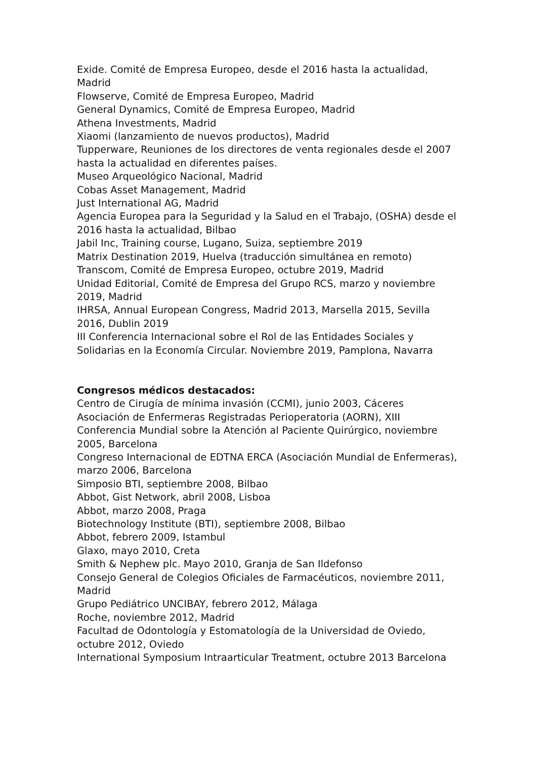Exide. Comité de Empresa Europeo, desde el 2016 hasta la actualidad, Madrid
Flowserve, Comité de Empresa Europeo, Madrid
General Dynamics, Comité de Empresa Europeo, Madrid
Athena Investments, Madrid
Xiaomi (lanzamiento de nuevos productos), Madrid
Tupperware, Reuniones de los directores de venta regionales desde el 2007 hasta la actualidad en diferentes países.
Museo Arqueológico Nacional, Madrid
Cobas Asset Management, Madrid
Just International AG, Madrid
Agencia Europea para la Seguridad y la Salud en el Trabajo, (OSHA) desde el 2016 hasta la actualidad, Bilbao
Jabil Inc, Training course, Lugano, Suiza, septiembre 2019
Matrix Destination 2019, Huelva (traducción simultánea en remoto)
Transcom, Comité de Empresa Europeo, octubre 2019, Madrid
Unidad Editorial, Comité de Empresa del Grupo RCS, marzo y noviembre 2019, Madrid
IHRSA, Annual European Congress, Madrid 2013, Marsella 2015, Sevilla 2016, Dublin 2019
III Conferencia Internacional sobre el Rol de las Entidades Sociales y Solidarias en la Economía Circular. Noviembre 2019, Pamplona, Navarra
Congresos médicos destacados:
Centro de Cirugía de mínima invasión (CCMI), junio 2003, Cáceres
Asociación de Enfermeras Registradas Perioperatoria (AORN), XIII Conferencia Mundial sobre la Atención al Paciente Quirúrgico, noviembre 2005, Barcelona
Congreso Internacional de EDTNA ERCA (Asociación Mundial de Enfermeras), marzo 2006, Barcelona
Simposio BTI, septiembre 2008, Bilbao
Abbot, Gist Network, abril 2008, Lisboa
Abbot, marzo 2008, Praga
Biotechnology Institute (BTI), septiembre 2008, Bilbao
Abbot, febrero 2009, Istambul
Glaxo, mayo 2010, Creta
Smith & Nephew plc. Mayo 2010, Granja de San Ildefonso
Consejo General de Colegios Oficiales de Farmacéuticos, noviembre 2011, Madrid
Grupo Pediátrico UNCIBAY, febrero 2012, Málaga
Roche, noviembre 2012, Madrid
Facultad de Odontología y Estomatología de la Universidad de Oviedo, octubre 2012, Oviedo
International Symposium Intraarticular Treatment, octubre 2013 Barcelona